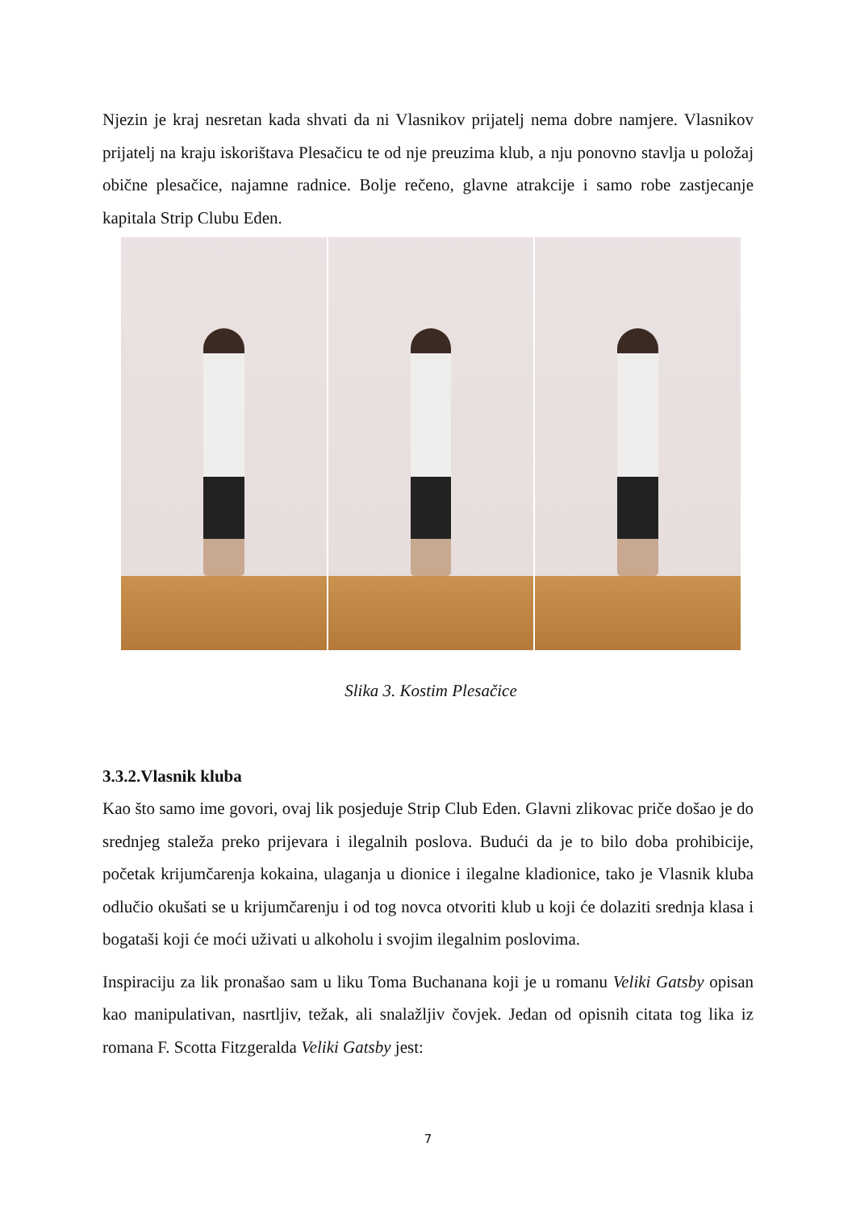Njezin je kraj nesretan kada shvati da ni Vlasnikov prijatelj nema dobre namjere. Vlasnikov prijatelj na kraju iskorištava Plesačicu te od nje preuzima klub, a nju ponovno stavlja u položaj obične plesačice, najamne radnice. Bolje rečeno, glavne atrakcije i samo robe zastjecanje kapitala Strip Clubu Eden.
Slika 3. Kostim Plesačice
3.3.2.Vlasnik kluba
Kao što samo ime govori, ovaj lik posjeduje Strip Club Eden. Glavni zlikovac priče došao je do srednjeg staleža preko prijevara i ilegalnih poslova. Budući da je to bilo doba prohibicije, početak krijumčarenja kokaina, ulaganja u dionice i ilegalne kladionice, tako je Vlasnik kluba odlučio okušati se u krijumčarenju i od tog novca otvoriti klub u koji će dolaziti srednja klasa i bogataši koji će moći uživati u alkoholu i svojim ilegalnim poslovima.
Inspiraciju za lik pronašao sam u liku Toma Buchanana koji je u romanu Veliki Gatsby opisan kao manipulativan, nasrtljiv, težak, ali snalažljiv čovjek. Jedan od opisnih citata tog lika iz romana F. Scotta Fitzgeralda Veliki Gatsby jest:
7